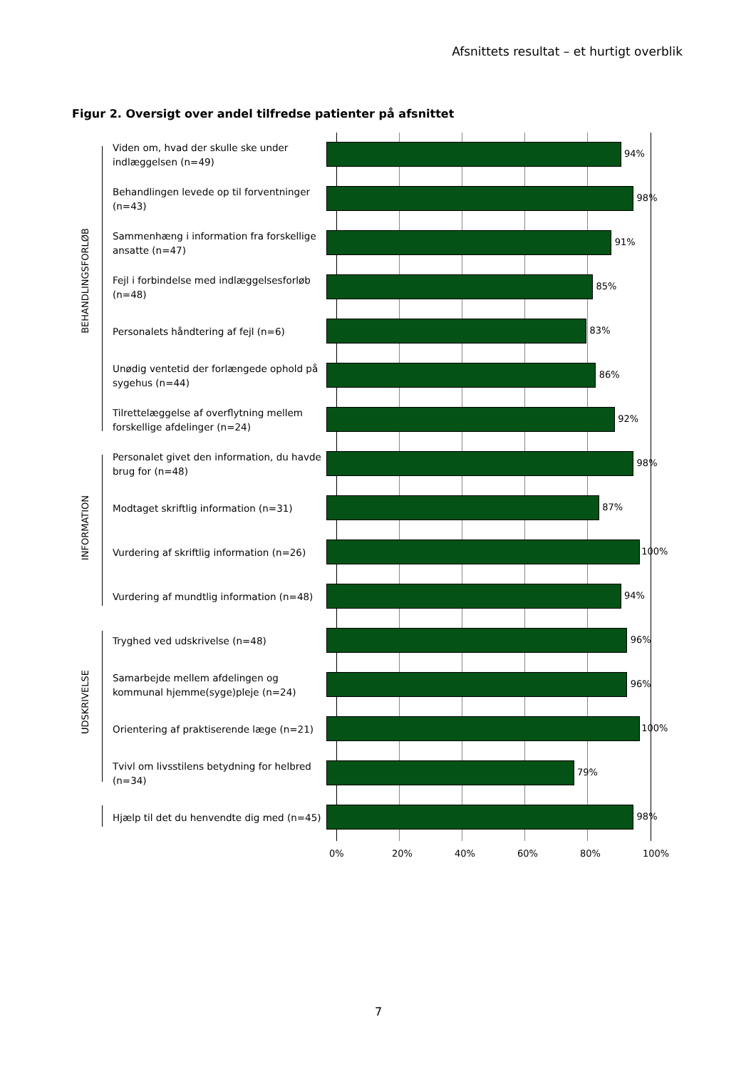Afsnittets resultat – et hurtigt overblik
Figur 2. Oversigt over andel tilfredse patienter på afsnittet
BEHANDLINGSFORLØB
INFORMATION
UDSKRIVELSE
Viden om, hvad der skulle ske under indlæggelsen (n=49)
94%
Behandlingen levede op til forventninger (n=43)
98%
Sammenhæng i information fra forskellige ansatte (n=47)
91%
Fejl i forbindelse med indlæggelsesforløb (n=48)
85%
Personalets håndtering af fejl (n=6)
83%
Unødig ventetid der forlængede ophold på sygehus (n=44)
86%
Tilrettelæggelse af overflytning mellem forskellige afdelinger (n=24)
92%
Personalet givet den information, du havde brug for (n=48)
98%
Modtaget skriftlig information (n=31)
87%
Vurdering af skriftlig information (n=26)
100%
Vurdering af mundtlig information (n=48)
94%
Tryghed ved udskrivelse (n=48)
96%
Samarbejde mellem afdelingen og kommunal hjemme(syge)pleje (n=24)
96%
Orientering af praktiserende læge (n=21)
100%
Tvivl om livsstilens betydning for helbred (n=34)
79%
Hjælp til det du henvendte dig med (n=45)
98%
0% 20% 40% 60% 80% 100%
7